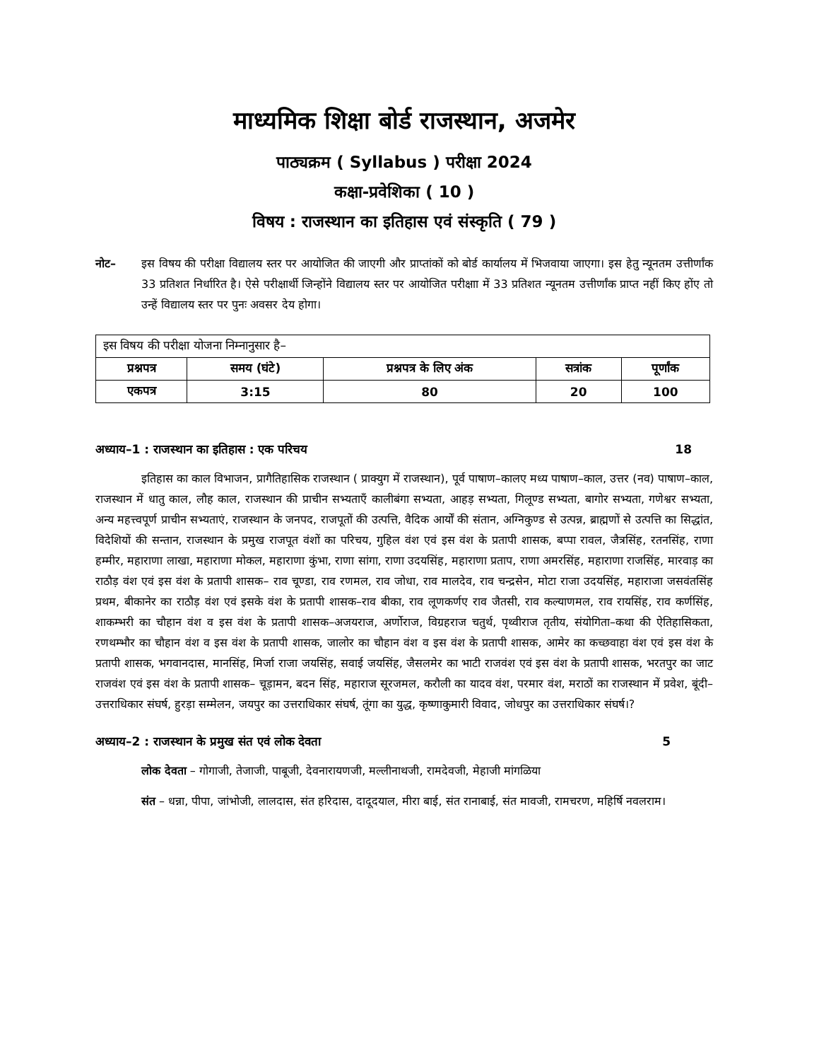माध्यमिक शिक्षा बोर्ड राजस्थान, अजमेर
पाठ्यक्रम ( Syllabus ) परीक्षा 2024
कक्षा-प्रवेशिका ( 10 )
विषय : राजस्थान का इतिहास एवं संस्कृति ( 79 )
नोट– इस विषय की परीक्षा विद्यालय स्तर पर आयोजित की जाएगी और प्राप्तांकों को बोर्ड कार्यालय में भिजवाया जाएगा। इस हेतु न्यूनतम उत्तीर्णांक 33 प्रतिशत निर्धारित है। ऐसे परीक्षार्थी जिन्होंने विद्यालय स्तर पर आयोजित परीक्षाा में 33 प्रतिशत न्यूनतम उत्तीर्णांक प्राप्त नहीं किए होंए तो उन्हें विद्यालय स्तर पर पुनः अवसर देय होगा।
| इस विषय की परीक्षा योजना निम्नानुसार है– | | | | |
| प्रश्नपत्र | समय (घंटे) | प्रश्नपत्र के लिए अंक | सत्रांक | पूर्णांक |
| एकपत्र | 3:15 | 80 | 20 | 100 |
अध्याय–1 : राजस्थान का इतिहास : एक परिचय 18
इतिहास का काल विभाजन, प्रागैतिहासिक राजस्थान ( प्राक्युग में राजस्थान), पूर्व पाषाण–कालए मध्य पाषाण–काल, उत्तर (नव) पाषाण–काल, राजस्थान में धातु काल, लौह काल, राजस्थान की प्राचीन सभ्यताएँ कालीबंगा सभ्यता, आहड़ सभ्यता, गिलूण्ड सभ्यता, बागोर सभ्यता, गणेश्वर सभ्यता, अन्य महत्त्वपूर्ण प्राचीन सभ्यताएं, राजस्थान के जनपद, राजपूतों की उत्पत्ति, वैदिक आर्यों की संतान, अग्निकुण्ड से उत्पन्न, ब्राह्मणों से उत्पत्ति का सिद्धांत, विदेशियों की सन्तान, राजस्थान के प्रमुख राजपूत वंशों का परिचय, गुहिल वंश एवं इस वंश के प्रतापी शासक, बप्पा रावल, जैत्रसिंह, रतनसिंह, राणा हम्मीर, महाराणा लाखा, महाराणा मोकल, महाराणा कुंभा, राणा सांगा, राणा उदयसिंह, महाराणा प्रताप, राणा अमरसिंह, महाराणा राजसिंह, मारवाड़ का राठौड़ वंश एवं इस वंश के प्रतापी शासक– राव चूण्डा, राव रणमल, राव जोधा, राव मालदेव, राव चन्द्रसेन, मोटा राजा उदयसिंह, महाराजा जसवंतसिंह प्रथम, बीकानेर का राठौड़ वंश एवं इसके वंश के प्रतापी शासक–राव बीका, राव लूणकर्णए राव जैतसी, राव कल्याणमल, राव रायसिंह, राव कर्णसिंह, शाकम्भरी का चौहान वंश व इस वंश के प्रतापी शासक–अजयराज, अर्णोराज, विग्रहराज चतुर्थ, पृथ्वीराज तृतीय, संयोगिता–कथा की ऐतिहासिकता, रणथम्भौर का चौहान वंश व इस वंश के प्रतापी शासक, जालोर का चौहान वंश व इस वंश के प्रतापी शासक, आमेर का कच्छवाहा वंश एवं इस वंश के प्रतापी शासक, भगवानदास, मानसिंह, मिर्जा राजा जयसिंह, सवाई जयसिंह, जैसलमेर का भाटी राजवंश एवं इस वंश के प्रतापी शासक, भरतपुर का जाट राजवंश एवं इस वंश के प्रतापी शासक– चूड़ामन, बदन सिंह, महाराज सूरजमल, करौली का यादव वंश, परमार वंश, मराठों का राजस्थान में प्रवेश, बूंदी–उत्तराधिकार संघर्ष, हुरड़ा सम्मेलन, जयपुर का उत्तराधिकार संघर्ष, तूंगा का युद्ध, कृष्णाकुमारी विवाद, जोधपुर का उत्तराधिकार संघर्ष।?
अध्याय–2 : राजस्थान के प्रमुख संत एवं लोक देवता 5
लोक देवता – गोगाजी, तेजाजी, पाबूजी, देवनारायणजी, मल्लीनाथजी, रामदेवजी, मेहाजी मांगळिया
संत – धन्ना, पीपा, जांभोजी, लालदास, संत हरिदास, दादूदयाल, मीरा बाई, संत रानाबाई, संत मावजी, रामचरण, महिर्षि नवलराम।